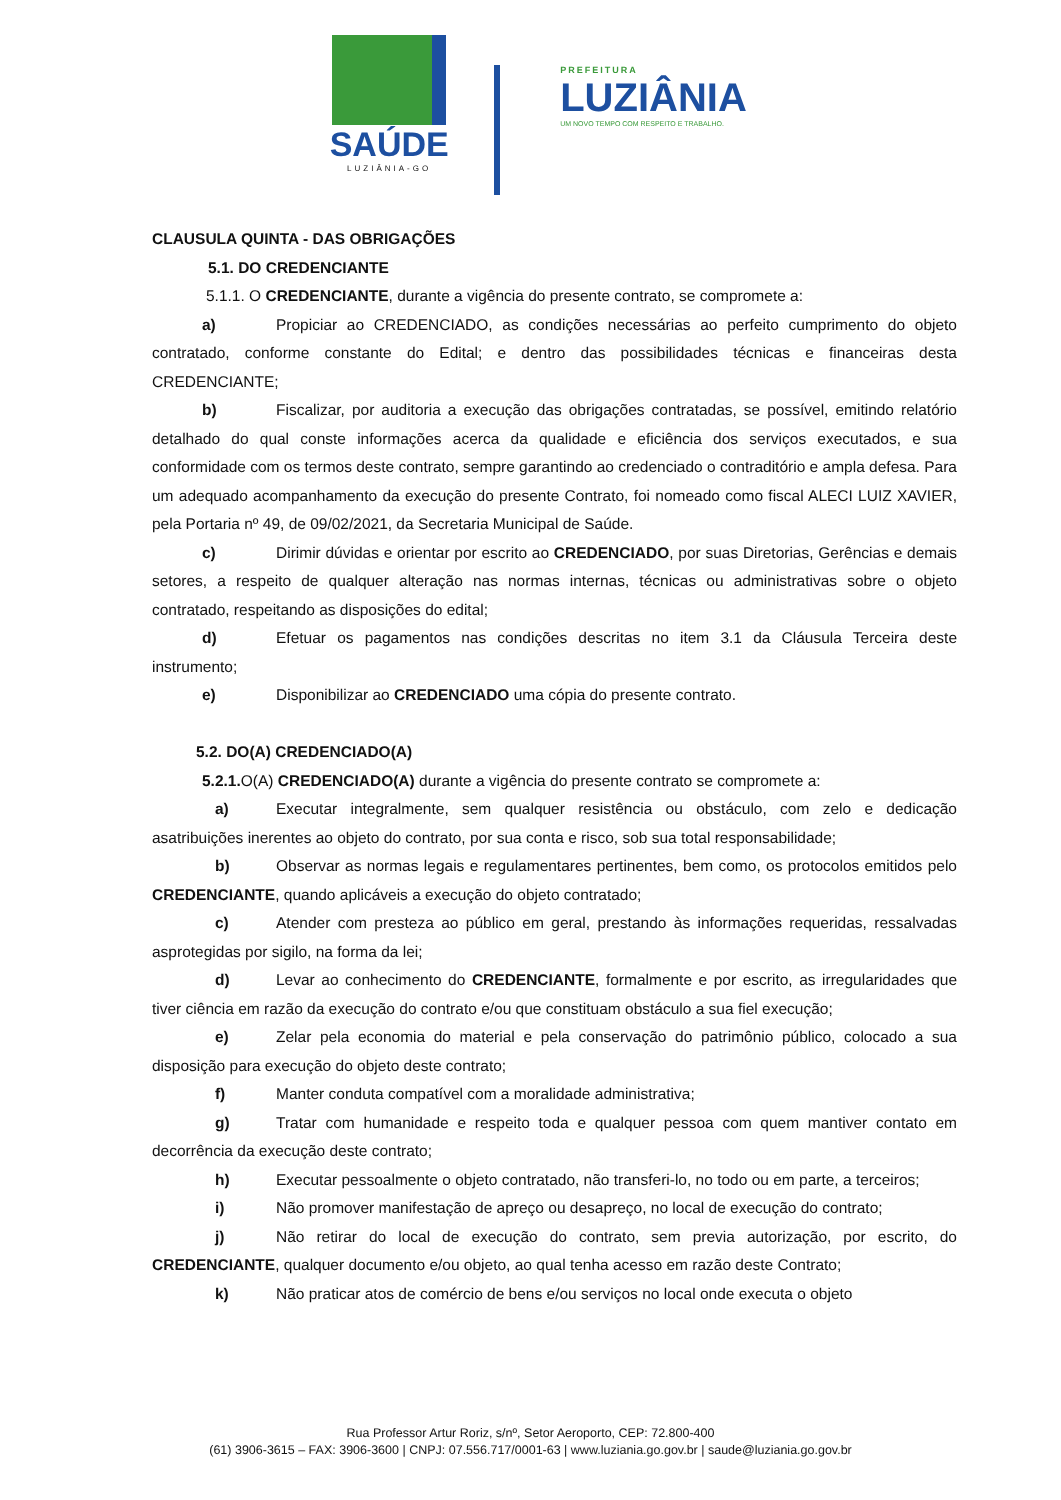SAÚDE
LUZIÂNIA-GO
PREFEITURA
LUZIÂNIA
UM NOVO TEMPO COM RESPEITO E TRABALHO.
CLAUSULA QUINTA - DAS OBRIGAÇÕES
5.1. DO CREDENCIANTE
5.1.1. O CREDENCIANTE, durante a vigência do presente contrato, se compromete a:
a) Propiciar ao CREDENCIADO, as condições necessárias ao perfeito cumprimento do objeto contratado, conforme constante do Edital; e dentro das possibilidades técnicas e financeiras desta CREDENCIANTE;
b) Fiscalizar, por auditoria a execução das obrigações contratadas, se possível, emitindo relatório detalhado do qual conste informações acerca da qualidade e eficiência dos serviços executados, e sua conformidade com os termos deste contrato, sempre garantindo ao credenciado o contraditório e ampla defesa. Para um adequado acompanhamento da execução do presente Contrato, foi nomeado como fiscal ALECI LUIZ XAVIER, pela Portaria nº 49, de 09/02/2021, da Secretaria Municipal de Saúde.
c) Dirimir dúvidas e orientar por escrito ao CREDENCIADO, por suas Diretorias, Gerências e demais setores, a respeito de qualquer alteração nas normas internas, técnicas ou administrativas sobre o objeto contratado, respeitando as disposições do edital;
d) Efetuar os pagamentos nas condições descritas no item 3.1 da Cláusula Terceira deste instrumento;
e) Disponibilizar ao CREDENCIADO uma cópia do presente contrato.
5.2. DO(A) CREDENCIADO(A)
5.2.1. O(A) CREDENCIADO(A) durante a vigência do presente contrato se compromete a:
a) Executar integralmente, sem qualquer resistência ou obstáculo, com zelo e dedicação asatribuições inerentes ao objeto do contrato, por sua conta e risco, sob sua total responsabilidade;
b) Observar as normas legais e regulamentares pertinentes, bem como, os protocolos emitidos pelo CREDENCIANTE, quando aplicáveis a execução do objeto contratado;
c) Atender com presteza ao público em geral, prestando às informações requeridas, ressalvadas asprotegidas por sigilo, na forma da lei;
d) Levar ao conhecimento do CREDENCIANTE, formalmente e por escrito, as irregularidades que tiver ciência em razão da execução do contrato e/ou que constituam obstáculo a sua fiel execução;
e) Zelar pela economia do material e pela conservação do patrimônio público, colocado a sua disposição para execução do objeto deste contrato;
f) Manter conduta compatível com a moralidade administrativa;
g) Tratar com humanidade e respeito toda e qualquer pessoa com quem mantiver contato em decorrência da execução deste contrato;
h) Executar pessoalmente o objeto contratado, não transferi-lo, no todo ou em parte, a terceiros;
i) Não promover manifestação de apreço ou desapreço, no local de execução do contrato;
j) Não retirar do local de execução do contrato, sem previa autorização, por escrito, do CREDENCIANTE, qualquer documento e/ou objeto, ao qual tenha acesso em razão deste Contrato;
k) Não praticar atos de comércio de bens e/ou serviços no local onde executa o objeto
Rua Professor Artur Roriz, s/nº, Setor Aeroporto, CEP: 72.800-400
(61) 3906-3615 – FAX: 3906-3600 | CNPJ: 07.556.717/0001-63 | www.luziania.go.gov.br | saude@luziania.go.gov.br